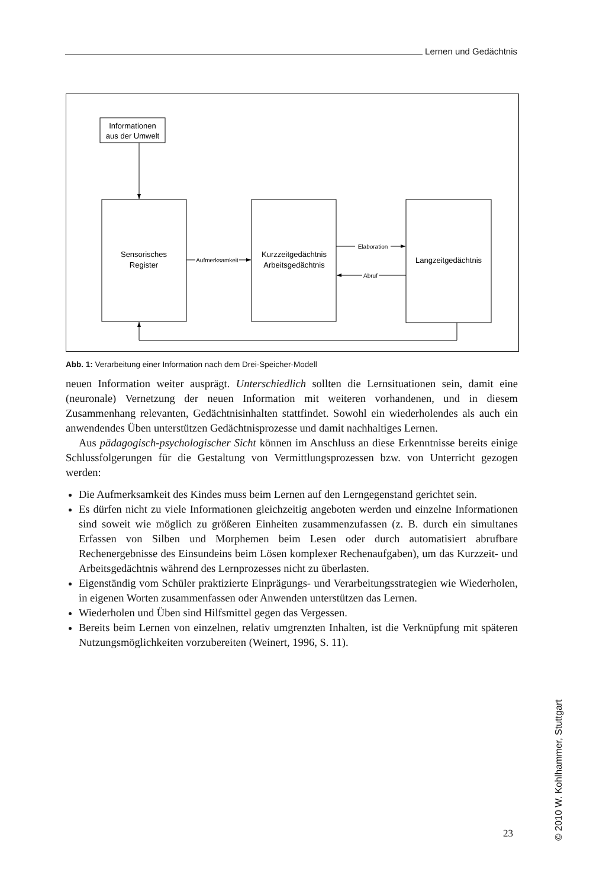Lernen und Gedächtnis
Informationen
aus der Umwelt
Sensorisches
Register
Kurzzeitgedächtnis
Arbeitsgedächtnis
Langzeitgedächtnis
Aufmerksamkeit
Elaboration
Abruf
Abb. 1: Verarbeitung einer Information nach dem Drei-Speicher-Modell
neuen Information weiter ausprägt. Unterschiedlich sollten die Lernsituationen sein, damit eine (neuronale) Vernetzung der neuen Information mit weiteren vorhandenen, und in diesem Zusammenhang relevanten, Gedächtnisinhalten stattfindet. Sowohl ein wiederholendes als auch ein anwendendes Üben unterstützen Gedächtnisprozesse und damit nachhaltiges Lernen.
Aus pädagogisch-psychologischer Sicht können im Anschluss an diese Erkenntnisse bereits einige Schlussfolgerungen für die Gestaltung von Vermittlungsprozessen bzw. von Unterricht gezogen werden:
Die Aufmerksamkeit des Kindes muss beim Lernen auf den Lerngegenstand gerichtet sein.
Es dürfen nicht zu viele Informationen gleichzeitig angeboten werden und einzelne Informationen sind soweit wie möglich zu größeren Einheiten zusammenzufassen (z. B. durch ein simultanes Erfassen von Silben und Morphemen beim Lesen oder durch automatisiert abrufbare Rechenergebnisse des Einsundeins beim Lösen komplexer Rechenaufgaben), um das Kurzzeit- und Arbeitsgedächtnis während des Lernprozesses nicht zu überlasten.
Eigenständig vom Schüler praktizierte Einprägungs- und Verarbeitungsstrategien wie Wiederholen, in eigenen Worten zusammenfassen oder Anwenden unterstützen das Lernen.
Wiederholen und Üben sind Hilfsmittel gegen das Vergessen.
Bereits beim Lernen von einzelnen, relativ umgrenzten Inhalten, ist die Verknüpfung mit späteren Nutzungsmöglichkeiten vorzubereiten (Weinert, 1996, S. 11).
23
© 2010 W. Kohlhammer, Stuttgart